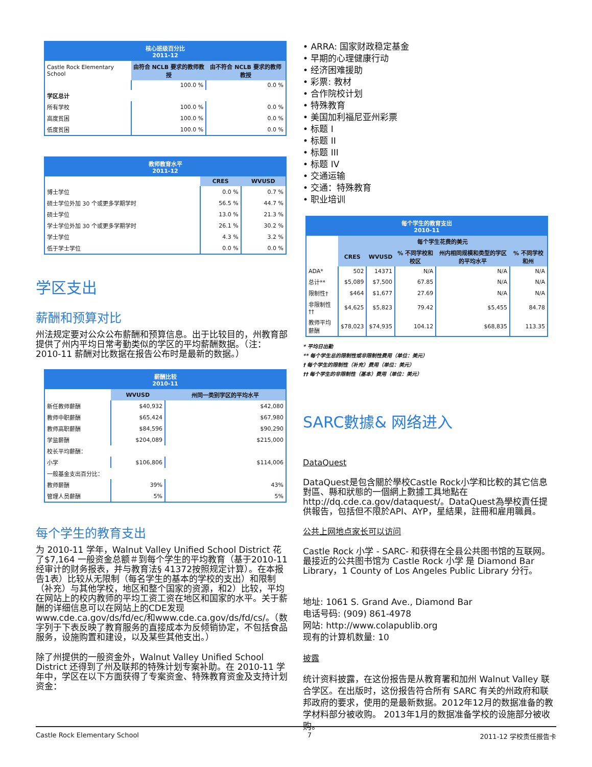| 核心班级百分比 2011-12 | | |
| --- | --- | --- |
| Castle Rock Elementary School | 由符合 NCLB 要求的教师教授 | 由不符合 NCLB 要求的教师教授 |
| | 100.0 % | 0.0 % |
| 学区总计 | | |
| 所有学校 | 100.0 % | 0.0 % |
| 高度贫困 | 100.0 % | 0.0 % |
| 低度贫困 | 100.0 % | 0.0 % |
| 教师教育水平 2011-12 | | |
| --- | --- | --- |
| | CRES | WVUSD |
| 博士学位 | 0.0 % | 0.7 % |
| 硕士学位外加 30 个或更多学期学时 | 56.5 % | 44.7 % |
| 硕士学位 | 13.0 % | 21.3 % |
| 学士学位外加 30 个或更多学期学时 | 26.1 % | 30.2 % |
| 学士学位 | 4.3 % | 3.2 % |
| 低于学士学位 | 0.0 % | 0.0 % |
学区支出
薪酬和预算对比
州法规定要对公众公布薪酬和预算信息。出于比较目的，州教育部提供了州内平均日常考勤类似的学区的平均薪酬数据。（注：2010-11 薪酬对比数据在报告公布时是最新的数据。）
| 薪酬比较 2010-11 | | |
| --- | --- | --- |
| | WVUSD | 州同一类别学区的平均水平 |
| 新任教师薪酬 | $40,932 | $42,080 |
| 教师中职薪酬 | $65,424 | $67,980 |
| 教师高职薪酬 | $84,596 | $90,290 |
| 学监薪酬 | $204,089 | $215,000 |
| 校长平均薪酬： | | |
| 小学 | $106,806 | $114,006 |
| 一般基金支出百分比： | | |
| 教师薪酬 | 39% | 43% |
| 管理人员薪酬 | 5% | 5% |
每个学生的教育支出
为 2010-11 学年，Walnut Valley Unified School District 花了$7,164 一般资金总额＃到每个学生的平均教育（基于2010-11 经审计的财务报表，并与教育法§ 41372按照规定计算）。在本报告1表）比较从无限制（每名学生的基本的学校的支出）和限制（补充）与其他学校，地区和整个国家的资源，和2）比较，平均在网站上的校内教师的平均工资工资在地区和国家的水平。关于薪酬的详细信息可以在网站上的CDE发现www.cde.ca.gov/ds/fd/ec/和www.cde.ca.gov/ds/fd/cs/。（数字列于下表反映了教育服务的直接成本为反倾销协定，不包括食品服务，设施购置和建设，以及某些其他支出。）
除了州提供的一般资金外，Walnut Valley Unified School District 还得到了州及联邦的特殊计划专案补助。在 2010-11 学年中，学区在以下方面获得了专案资金、特殊教育资金及支持计划资金：
• ARRA: 国家财政稳定基金
• 早期的心理健康行动
• 经济困难援助
• 彩票: 教材
• 合作院校计划
• 特殊教育
• 美国加利福尼亚州彩票
• 标题 I
• 标题 II
• 标题 III
• 标题 IV
• 交通运输
• 交通：特殊教育
• 职业培训
| 每个学生的教育支出 2010-11 | | | | | |
| --- | --- | --- | --- | --- | --- |
| | 每个学生花费的美元 | | | | |
| | CRES | WVUSD | % 不同学校和校区 | 州内相同规模和类型的学区的平均水平 | % 不同学校和州 |
| ADA* | 502 | 14371 | N/A | N/A | N/A |
| 总计** | $5,089 | $7,500 | 67.85 | N/A | N/A |
| 限制性† | $464 | $1,677 | 27.69 | N/A | N/A |
| 非限制性†† | $4,625 | $5,823 | 79.42 | $5,455 | 84.78 |
| 教师平均薪酬 | $78,023 | $74,935 | 104.12 | $68,835 | 113.35 |
* 平均日出勤
** 每个学生总的限制性或非限制性费用（单位：美元）
† 每个学生的限制性（补充）费用（单位：美元）
†† 每个学生的非限制性（基本）费用（单位：美元）
SARC數據& 网络进入
DataQuest
DataQuest是包含關於學校Castle Rock小学和比較的其它信息對區、縣和狀態的一個網上數據工具地點在http://dq.cde.ca.gov/dataquest/。DataQuest為學校責任提供報告，包括但不限於API、AYP，星結果，註冊和雇用職員。
公共上网地点家长可以访问
Castle Rock 小学 - SARC- 和获得在全县公共图书馆的互联网。最接近的公共图书馆为 Castle Rock 小学 是 Diamond Bar Library，1 County of Los Angeles Public Library 分行。
地址: 1061 S. Grand Ave., Diamond Bar
电话号码: (909) 861-4978
网站: http://www.colapublib.org
现有的计算机数量: 10
披露
统计资料披露，在这份报告是从教育署和加州 Walnut Valley 联合学区。在出版时，这份报告符合所有 SARC 有关的州政府和联邦政府的要求，使用的是最新数据。2012年12月的数据准备的教学材料部分被收购。 2013年1月的数据准备学校的设施部分被收购。
Castle Rock Elementary School 7 2011-12 学校责任报告卡